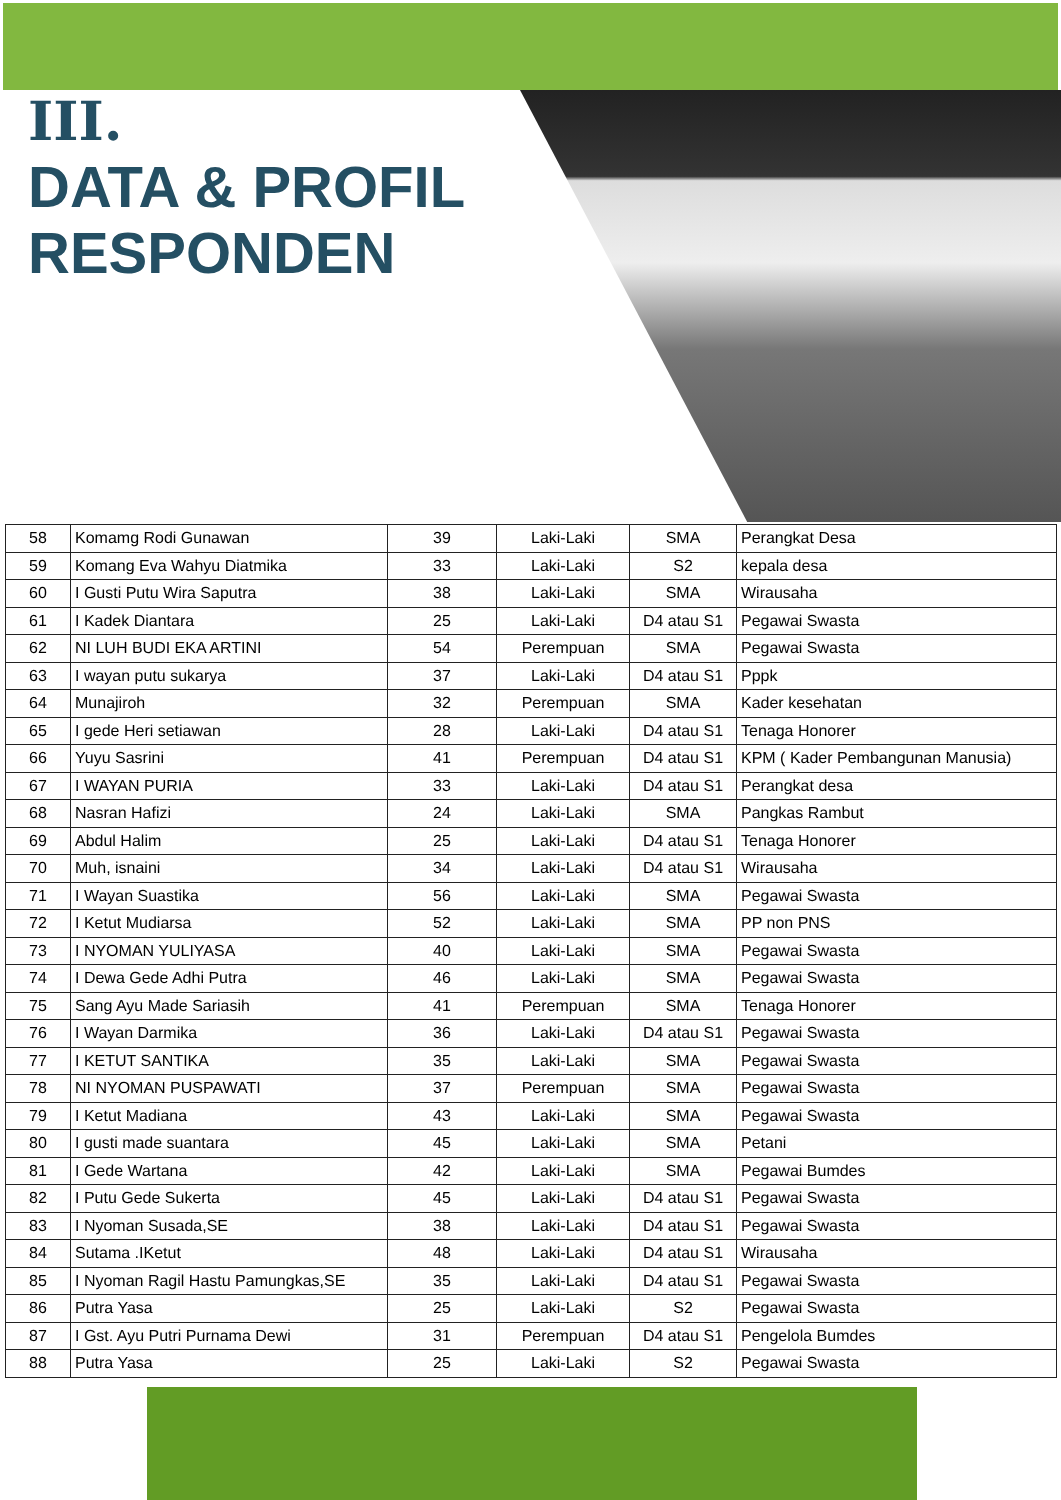III.
DATA & PROFIL
RESPONDEN
| 58 | Komamg Rodi Gunawan | 39 | Laki-Laki | SMA | Perangkat Desa |
| 59 | Komang Eva Wahyu Diatmika | 33 | Laki-Laki | S2 | kepala desa |
| 60 | I Gusti Putu Wira Saputra | 38 | Laki-Laki | SMA | Wirausaha |
| 61 | I Kadek Diantara | 25 | Laki-Laki | D4 atau S1 | Pegawai Swasta |
| 62 | NI LUH BUDI EKA ARTINI | 54 | Perempuan | SMA | Pegawai Swasta |
| 63 | I wayan putu sukarya | 37 | Laki-Laki | D4 atau S1 | Pppk |
| 64 | Munajiroh | 32 | Perempuan | SMA | Kader kesehatan |
| 65 | I gede Heri setiawan | 28 | Laki-Laki | D4 atau S1 | Tenaga Honorer |
| 66 | Yuyu Sasrini | 41 | Perempuan | D4 atau S1 | KPM ( Kader Pembangunan Manusia) |
| 67 | I WAYAN PURIA | 33 | Laki-Laki | D4 atau S1 | Perangkat desa |
| 68 | Nasran Hafizi | 24 | Laki-Laki | SMA | Pangkas Rambut |
| 69 | Abdul Halim | 25 | Laki-Laki | D4 atau S1 | Tenaga Honorer |
| 70 | Muh, isnaini | 34 | Laki-Laki | D4 atau S1 | Wirausaha |
| 71 | I Wayan Suastika | 56 | Laki-Laki | SMA | Pegawai Swasta |
| 72 | I Ketut Mudiarsa | 52 | Laki-Laki | SMA | PP non PNS |
| 73 | I NYOMAN YULIYASA | 40 | Laki-Laki | SMA | Pegawai Swasta |
| 74 | I Dewa Gede Adhi Putra | 46 | Laki-Laki | SMA | Pegawai Swasta |
| 75 | Sang Ayu Made Sariasih | 41 | Perempuan | SMA | Tenaga Honorer |
| 76 | I Wayan Darmika | 36 | Laki-Laki | D4 atau S1 | Pegawai Swasta |
| 77 | I KETUT SANTIKA | 35 | Laki-Laki | SMA | Pegawai Swasta |
| 78 | NI NYOMAN PUSPAWATI | 37 | Perempuan | SMA | Pegawai Swasta |
| 79 | I Ketut Madiana | 43 | Laki-Laki | SMA | Pegawai Swasta |
| 80 | I gusti made suantara | 45 | Laki-Laki | SMA | Petani |
| 81 | I Gede Wartana | 42 | Laki-Laki | SMA | Pegawai Bumdes |
| 82 | I Putu Gede Sukerta | 45 | Laki-Laki | D4 atau S1 | Pegawai Swasta |
| 83 | I Nyoman Susada,SE | 38 | Laki-Laki | D4 atau S1 | Pegawai Swasta |
| 84 | Sutama .IKetut | 48 | Laki-Laki | D4 atau S1 | Wirausaha |
| 85 | I Nyoman Ragil Hastu Pamungkas,SE | 35 | Laki-Laki | D4 atau S1 | Pegawai Swasta |
| 86 | Putra Yasa | 25 | Laki-Laki | S2 | Pegawai Swasta |
| 87 | I Gst. Ayu Putri Purnama Dewi | 31 | Perempuan | D4 atau S1 | Pengelola Bumdes |
| 88 | Putra Yasa | 25 | Laki-Laki | S2 | Pegawai Swasta |